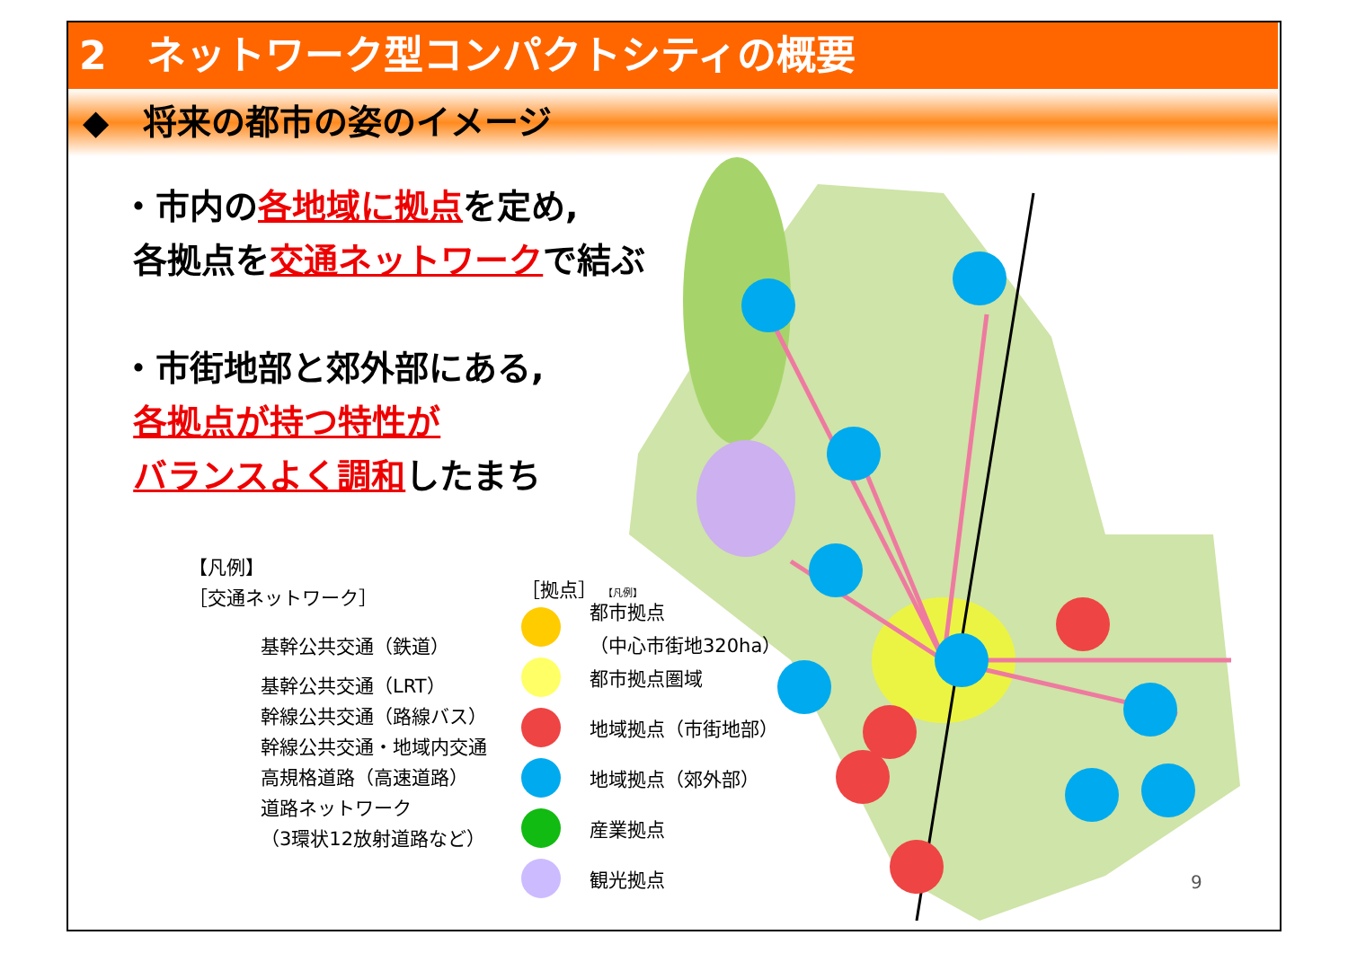2　ネットワーク型コンパクトシティの概要
◆　将来の都市の姿のイメージ
・市内の各地域に拠点を定め,
各拠点を交通ネットワークで結ぶ
・市街地部と郊外部にある,
各拠点が持つ特性が
バランスよく調和したまち
【凡例】
［交通ネットワーク］
基幹公共交通（鉄道）
基幹公共交通（LRT）
幹線公共交通（路線バス）
幹線公共交通・地域内交通
高規格道路（高速道路）
道路ネットワーク
（3環状12放射道路など）
［拠点］ 【凡例】
都市拠点
（中心市街地320ha）
都市拠点圏域
地域拠点（市街地部）
地域拠点（郊外部）
産業拠点
観光拠点
9